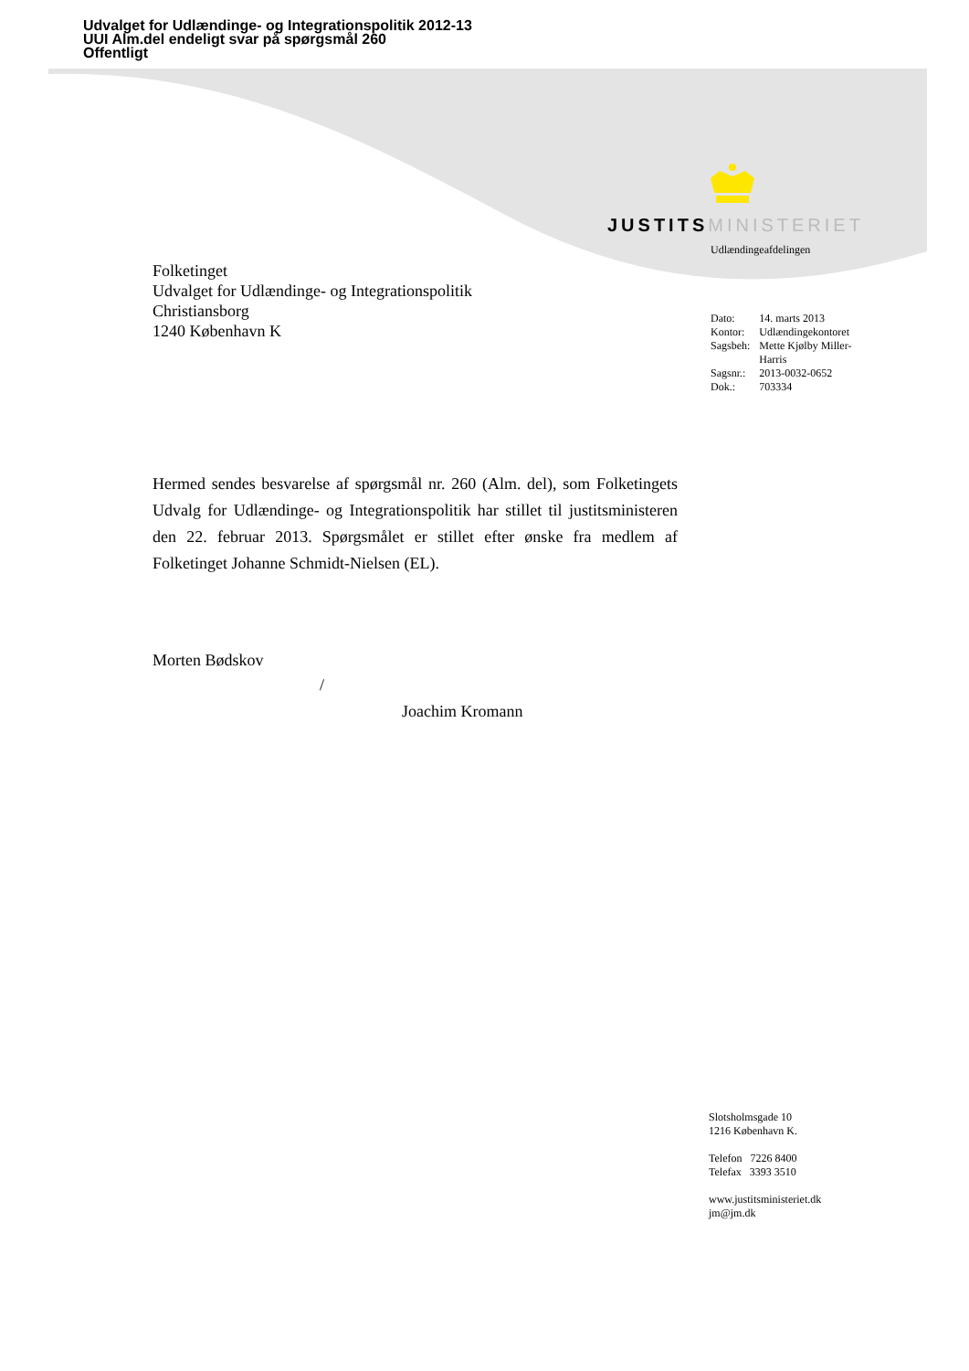Udvalget for Udlændinge- og Integrationspolitik 2012-13
UUI Alm.del endeligt svar på spørgsmål 260
Offentligt
JUSTITS MINISTERIET
Udlændingeafdelingen
Folketinget
Udvalget for Udlændinge- og Integrationspolitik
Christiansborg
1240 København K
| Dato: | 14. marts 2013 |
| Kontor: | Udlændingekontoret |
| Sagsbeh: | Mette Kjølby Miller- Harris |
| Sagsnr.: | 2013-0032-0652 |
| Dok.: | 703334 |
Hermed sendes besvarelse af spørgsmål nr. 260 (Alm. del), som Folketingets Udvalg for Udlændinge- og Integrationspolitik har stillet til justitsministeren den 22. februar 2013. Spørgsmålet er stillet efter ønske fra medlem af Folketinget Johanne Schmidt-Nielsen (EL).
Morten Bødskov
/
Joachim Kromann
Slotsholmsgade 10
1216 København K.
Telefon 7226 8400
Telefax 3393 3510
www.justitsministeriet.dk
jm@jm.dk